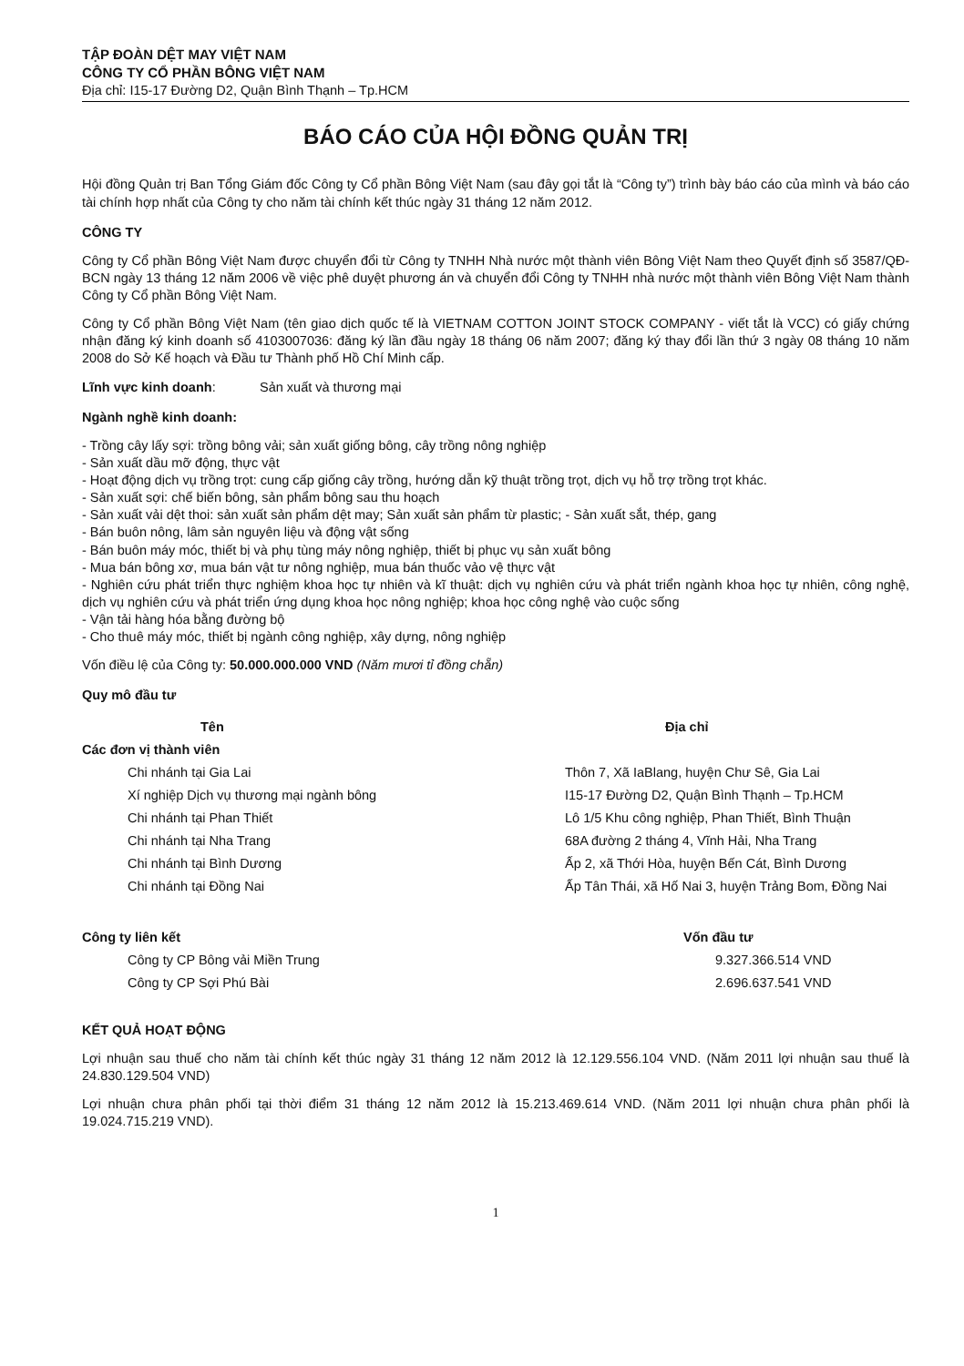TẬP ĐOÀN DỆT MAY VIỆT NAM
CÔNG TY CỔ PHẦN BÔNG VIỆT NAM
Địa chỉ: I15-17 Đường D2, Quận Bình Thạnh – Tp.HCM
BÁO CÁO CỦA HỘI ĐỒNG QUẢN TRỊ
Hội đồng Quản trị Ban Tổng Giám đốc Công ty Cổ phần Bông Việt Nam (sau đây gọi tắt là “Công ty”) trình bày báo cáo của mình và báo cáo tài chính hợp nhất của Công ty cho năm tài chính kết thúc ngày 31 tháng 12 năm 2012.
CÔNG TY
Công ty Cổ phần Bông Việt Nam được chuyển đổi từ Công ty TNHH Nhà nước một thành viên Bông Việt Nam theo Quyết định số 3587/QĐ-BCN ngày 13 tháng 12 năm 2006 về việc phê duyệt phương án và chuyển đổi Công ty TNHH nhà nước một thành viên Bông Việt Nam thành Công ty Cổ phần Bông Việt Nam.
Công ty Cổ phần Bông Việt Nam (tên giao dịch quốc tế là VIETNAM COTTON JOINT STOCK COMPANY - viết tắt là VCC) có giấy chứng nhận đăng ký kinh doanh số 4103007036: đăng ký lần đầu ngày 18 tháng 06 năm 2007; đăng ký thay đổi lần thứ 3 ngày 08 tháng 10 năm 2008 do Sở Kế hoạch và Đầu tư Thành phố Hồ Chí Minh cấp.
Lĩnh vực kinh doanh: Sản xuất và thương mại
Ngành nghề kinh doanh:
- Trồng cây lấy sợi: trồng bông vải; sản xuất giống bông, cây trồng nông nghiệp
- Sản xuất dầu mỡ động, thực vật
- Hoạt động dịch vụ trồng trọt: cung cấp giống cây trồng, hướng dẫn kỹ thuật trồng trọt, dịch vụ hỗ trợ trồng trọt khác.
- Sản xuất sợi: chế biến bông, sản phẩm bông sau thu hoạch
- Sản xuất vải dệt thoi: sản xuất sản phẩm dệt may; Sản xuất sản phẩm từ plastic; - Sản xuất sắt, thép, gang
- Bán buôn nông, lâm sản nguyên liệu và động vật sống
- Bán buôn máy móc, thiết bị và phụ tùng máy nông nghiệp, thiết bị phục vụ sản xuất bông
- Mua bán bông xơ, mua bán vật tư nông nghiệp, mua bán thuốc vảo vệ thực vật
- Nghiên cứu phát triển thực nghiệm khoa học tự nhiên và kĩ thuật: dịch vụ nghiên cứu và phát triển ngành khoa học tự nhiên, công nghệ, dịch vụ nghiên cứu và phát triển ứng dụng khoa học nông nghiệp; khoa học công nghệ vào cuộc sống
- Vận tải hàng hóa bằng đường bộ
- Cho thuê máy móc, thiết bị ngành công nghiệp, xây dựng, nông nghiệp
Vốn điều lệ của Công ty: 50.000.000.000 VND (Năm mươi tỉ đồng chẵn)
Quy mô đầu tư
| Tên | Địa chỉ |
| --- | --- |
| Các đơn vị thành viên | |
| Chi nhánh tại Gia Lai | Thôn 7, Xã IaBlang, huyện Chư Sê, Gia Lai |
| Xí nghiệp Dịch vụ thương mại ngành bông | I15-17 Đường D2, Quận Bình Thạnh – Tp.HCM |
| Chi nhánh tại Phan Thiết | Lô 1/5 Khu công nghiệp, Phan Thiết, Bình Thuận |
| Chi nhánh tại Nha Trang | 68A đường 2 tháng 4, Vĩnh Hải, Nha Trang |
| Chi nhánh tại Bình Dương | Ấp 2, xã Thới Hòa, huyện Bến Cát, Bình Dương |
| Chi nhánh tại Đồng Nai | Ấp Tân Thái, xã Hố Nai 3, huyện Trảng Bom, Đồng Nai |
| Công ty liên kết | Vốn đầu tư |
| --- | --- |
| Công ty CP Bông vải Miền Trung | 9.327.366.514 VND |
| Công ty CP Sợi Phú Bài | 2.696.637.541 VND |
KẾT QUẢ HOẠT ĐỘNG
Lợi nhuận sau thuế cho năm tài chính kết thúc ngày 31 tháng 12 năm 2012 là 12.129.556.104 VND. (Năm 2011 lợi nhuận sau thuế là 24.830.129.504 VND)
Lợi nhuận chưa phân phối tại thời điểm 31 tháng 12 năm 2012 là 15.213.469.614 VND. (Năm 2011 lợi nhuận chưa phân phối là 19.024.715.219 VND).
1